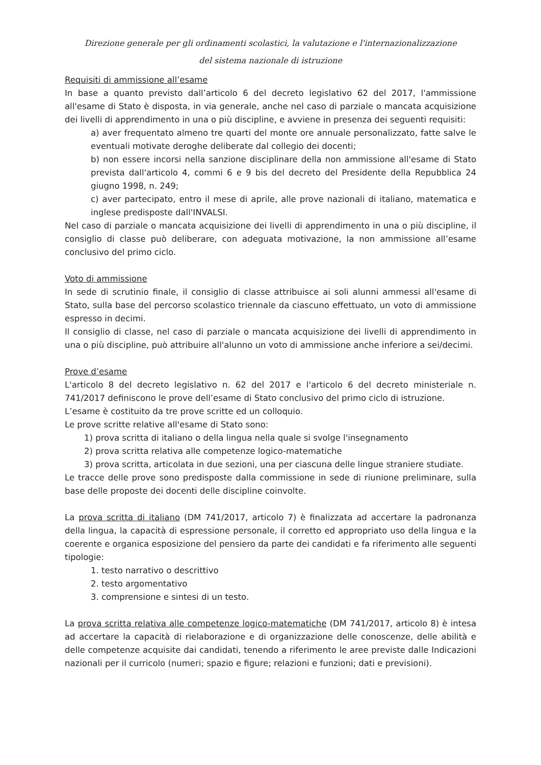Direzione generale per gli ordinamenti scolastici, la valutazione e l'internazionalizzazione
del sistema nazionale di istruzione
Requisiti di ammissione all’esame
In base a quanto previsto dall’articolo 6 del decreto legislativo 62 del 2017, l'ammissione all'esame di Stato è disposta, in via generale, anche nel caso di parziale o mancata acquisizione dei livelli di apprendimento in una o più discipline, e avviene in presenza dei seguenti requisiti:
a) aver frequentato almeno tre quarti del monte ore annuale personalizzato, fatte salve le eventuali motivate deroghe deliberate dal collegio dei docenti;
b) non essere incorsi nella sanzione disciplinare della non ammissione all'esame di Stato prevista dall'articolo 4, commi 6 e 9 bis del decreto del Presidente della Repubblica 24 giugno 1998, n. 249;
c) aver partecipato, entro il mese di aprile, alle prove nazionali di italiano, matematica e inglese predisposte dall'INVALSI.
Nel caso di parziale o mancata acquisizione dei livelli di apprendimento in una o più discipline, il consiglio di classe può deliberare, con adeguata motivazione, la non ammissione all’esame conclusivo del primo ciclo.
Voto di ammissione
In sede di scrutinio finale, il consiglio di classe attribuisce ai soli alunni ammessi all'esame di Stato, sulla base del percorso scolastico triennale da ciascuno effettuato, un voto di ammissione espresso in decimi.
Il consiglio di classe, nel caso di parziale o mancata acquisizione dei livelli di apprendimento in una o più discipline, può attribuire all'alunno un voto di ammissione anche inferiore a sei/decimi.
Prove d’esame
L'articolo 8 del decreto legislativo n. 62 del 2017 e l'articolo 6 del decreto ministeriale n. 741/2017 definiscono le prove dell’esame di Stato conclusivo del primo ciclo di istruzione.
L’esame è costituito da tre prove scritte ed un colloquio.
Le prove scritte relative all'esame di Stato sono:
1) prova scritta di italiano o della lingua nella quale si svolge l'insegnamento
2) prova scritta relativa alle competenze logico-matematiche
3) prova scritta, articolata in due sezioni, una per ciascuna delle lingue straniere studiate.
Le tracce delle prove sono predisposte dalla commissione in sede di riunione preliminare, sulla base delle proposte dei docenti delle discipline coinvolte.
La prova scritta di italiano (DM 741/2017, articolo 7) è finalizzata ad accertare la padronanza della lingua, la capacità di espressione personale, il corretto ed appropriato uso della lingua e la coerente e organica esposizione del pensiero da parte dei candidati e fa riferimento alle seguenti tipologie:
1. testo narrativo o descrittivo
2. testo argomentativo
3. comprensione e sintesi di un testo.
La prova scritta relativa alle competenze logico-matematiche (DM 741/2017, articolo 8) è intesa ad accertare la capacità di rielaborazione e di organizzazione delle conoscenze, delle abilità e delle competenze acquisite dai candidati, tenendo a riferimento le aree previste dalle Indicazioni nazionali per il curricolo (numeri; spazio e figure; relazioni e funzioni; dati e previsioni).